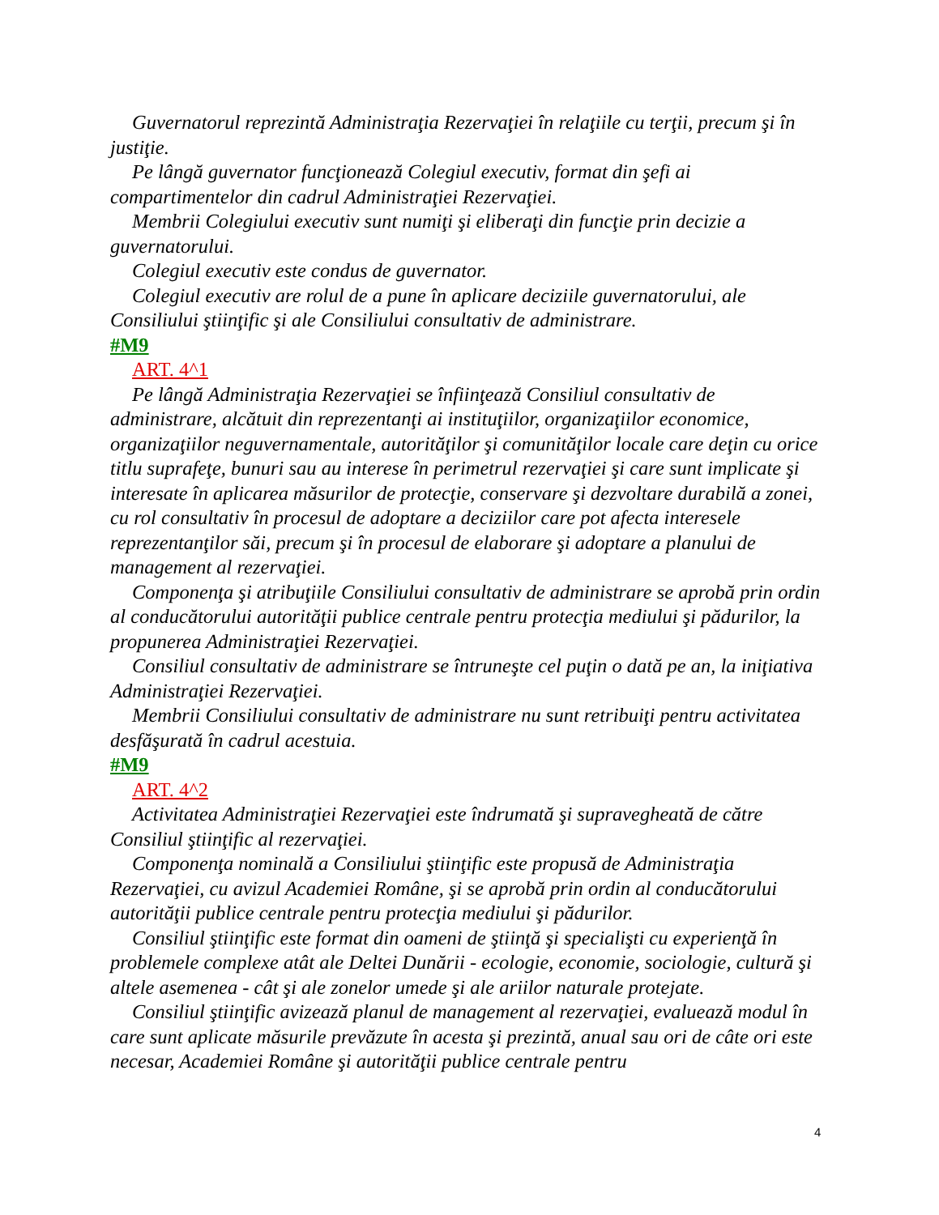Guvernatorul reprezintă Administraţia Rezervaţiei în relaţiile cu terţii, precum şi în justiţie.
Pe lângă guvernator funcţionează Colegiul executiv, format din şefi ai compartimentelor din cadrul Administraţiei Rezervaţiei.
Membrii Colegiului executiv sunt numiţi şi eliberaţi din funcţie prin decizie a guvernatorului.
Colegiul executiv este condus de guvernator.
Colegiul executiv are rolul de a pune în aplicare deciziile guvernatorului, ale Consiliului ştiinţific şi ale Consiliului consultativ de administrare.
#M9
ART. 4^1
Pe lângă Administraţia Rezervaţiei se înfiinţează Consiliul consultativ de administrare, alcătuit din reprezentanţi ai instituţiilor, organizaţiilor economice, organizaţiilor neguvernamentale, autorităţilor şi comunităţilor locale care deţin cu orice titlu suprafeţe, bunuri sau au interese în perimetrul rezervaţiei şi care sunt implicate şi interesate în aplicarea măsurilor de protecţie, conservare şi dezvoltare durabilă a zonei, cu rol consultativ în procesul de adoptare a deciziilor care pot afecta interesele reprezentanţilor săi, precum şi în procesul de elaborare şi adoptare a planului de management al rezervaţiei.
Componenţa şi atribuţiile Consiliului consultativ de administrare se aprobă prin ordin al conducătorului autorităţii publice centrale pentru protecţia mediului şi pădurilor, la propunerea Administraţiei Rezervaţiei.
Consiliul consultativ de administrare se întruneşte cel puţin o dată pe an, la iniţiativa Administraţiei Rezervaţiei.
Membrii Consiliului consultativ de administrare nu sunt retribuiţi pentru activitatea desfăşurată în cadrul acestuia.
#M9
ART. 4^2
Activitatea Administraţiei Rezervaţiei este îndrumată şi supravegheată de către Consiliul ştiinţific al rezervaţiei.
Componenţa nominală a Consiliului ştiinţific este propusă de Administraţia Rezervaţiei, cu avizul Academiei Române, şi se aprobă prin ordin al conducătorului autorităţii publice centrale pentru protecţia mediului şi pădurilor.
Consiliul ştiinţific este format din oameni de ştiinţă şi specialişti cu experienţă în problemele complexe atât ale Deltei Dunării - ecologie, economie, sociologie, cultură şi altele asemenea - cât şi ale zonelor umede şi ale ariilor naturale protejate.
Consiliul ştiinţific avizează planul de management al rezervaţiei, evaluează modul în care sunt aplicate măsurile prevăzute în acesta şi prezintă, anual sau ori de câte ori este necesar, Academiei Române şi autorităţii publice centrale pentru
4